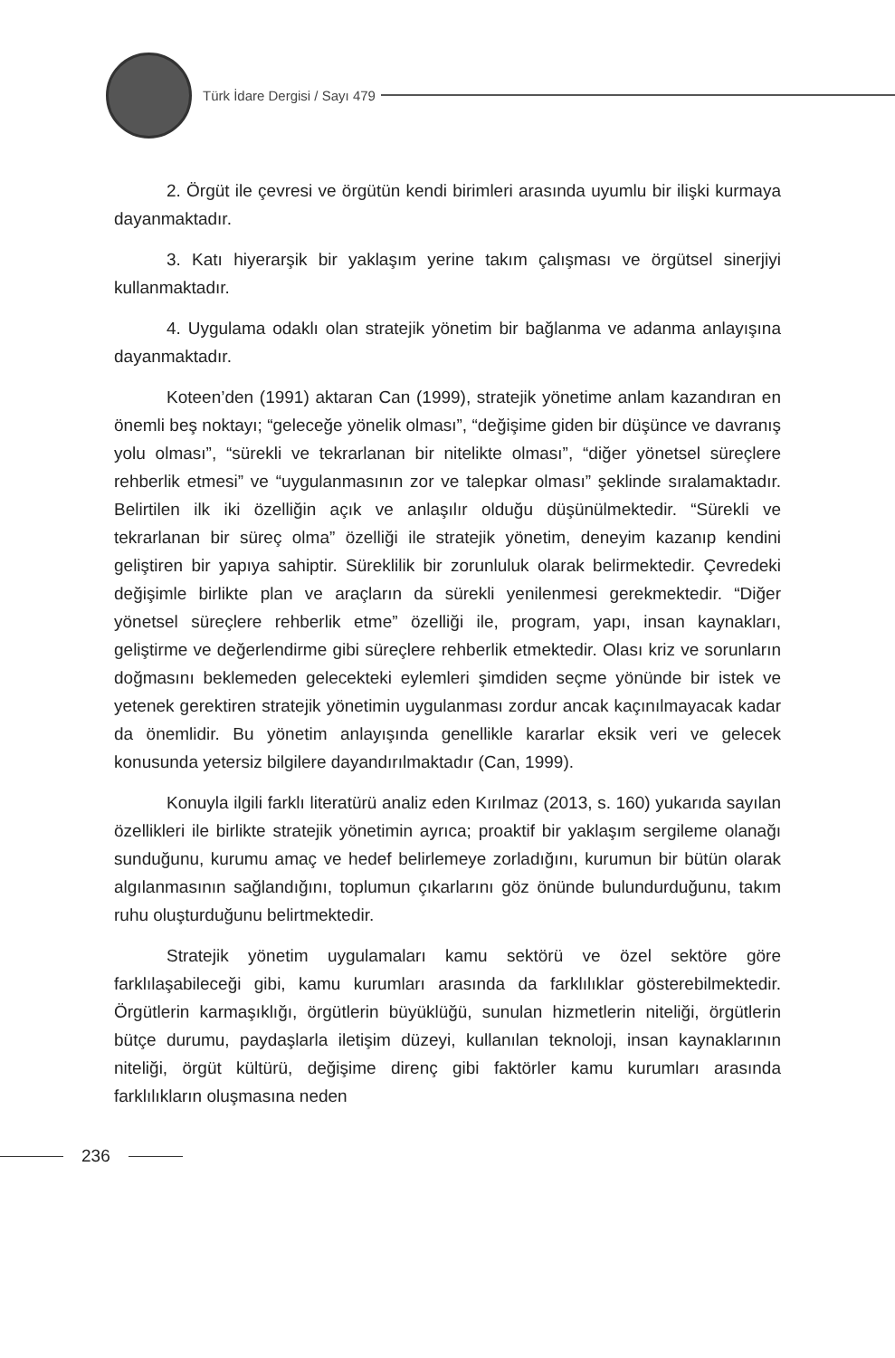Türk İdare Dergisi / Sayı 479
2. Örgüt ile çevresi ve örgütün kendi birimleri arasında uyumlu bir ilişki kurmaya dayanmaktadır.
3. Katı hiyerarşik bir yaklaşım yerine takım çalışması ve örgütsel sinerjiyi kullanmaktadır.
4. Uygulama odaklı olan stratejik yönetim bir bağlanma ve adanma anlayışına dayanmaktadır.
Koteen’den (1991) aktaran Can (1999), stratejik yönetime anlam kazandıran en önemli beş noktayı; “geleceğe yönelik olması”, “değişime giden bir düşünce ve davranış yolu olması”, “sürekli ve tekrarlanan bir nitelikte olması”, “diğer yönetsel süreçlere rehberlik etmesi” ve “uygulanmasının zor ve talepkar olması” şeklinde sıralamaktadır. Belirtilen ilk iki özelliğin açık ve anlaşılır olduğu düşünülmektedir. “Sürekli ve tekrarlanan bir süreç olma” özelliği ile stratejik yönetim, deneyim kazanıp kendini geliştiren bir yapıya sahiptir. Süreklilik bir zorunluluk olarak belirmektedir. Çevredeki değişimle birlikte plan ve araçların da sürekli yenilenmesi gerekmektedir. “Diğer yönetsel süreçlere rehberlik etme” özelliği ile, program, yapı, insan kaynakları, geliştirme ve değerlendirme gibi süreçlere rehberlik etmektedir. Olası kriz ve sorunların doğmasını beklemeden gelecekteki eylemleri şimdiden seçme yönünde bir istek ve yetenek gerektiren stratejik yönetimin uygulanması zordur ancak kaçınılmayacak kadar da önemlidir. Bu yönetim anlayışında genellikle kararlar eksik veri ve gelecek konusunda yetersiz bilgilere dayandırılmaktadır (Can, 1999).
Konuyla ilgili farklı literatürü analiz eden Kırılmaz (2013, s. 160) yukarıda sayılan özellikleri ile birlikte stratejik yönetimin ayrıca; proaktif bir yaklaşım sergileme olanağı sunduğunu, kurumu amaç ve hedef belirlemeye zorladığını, kurumun bir bütün olarak algılanmasının sağlandığını, toplumun çıkarlarını göz önünde bulundurduğunu, takım ruhu oluşturduğunu belirtmektedir.
Stratejik yönetim uygulamaları kamu sektörü ve özel sektöre göre farklılaşabileceği gibi, kamu kurumları arasında da farklılıklar gösterebilmektedir. Örgütlerin karmaşıklığı, örgütlerin büyüklüğü, sunulan hizmetlerin niteliği, örgütlerin bütçe durumu, paydaşlarla iletişim düzeyi, kullanılan teknoloji, insan kaynaklarının niteliği, örgüt kültürü, değişime direnç gibi faktörler kamu kurumları arasında farklılıkların oluşmasına neden
236